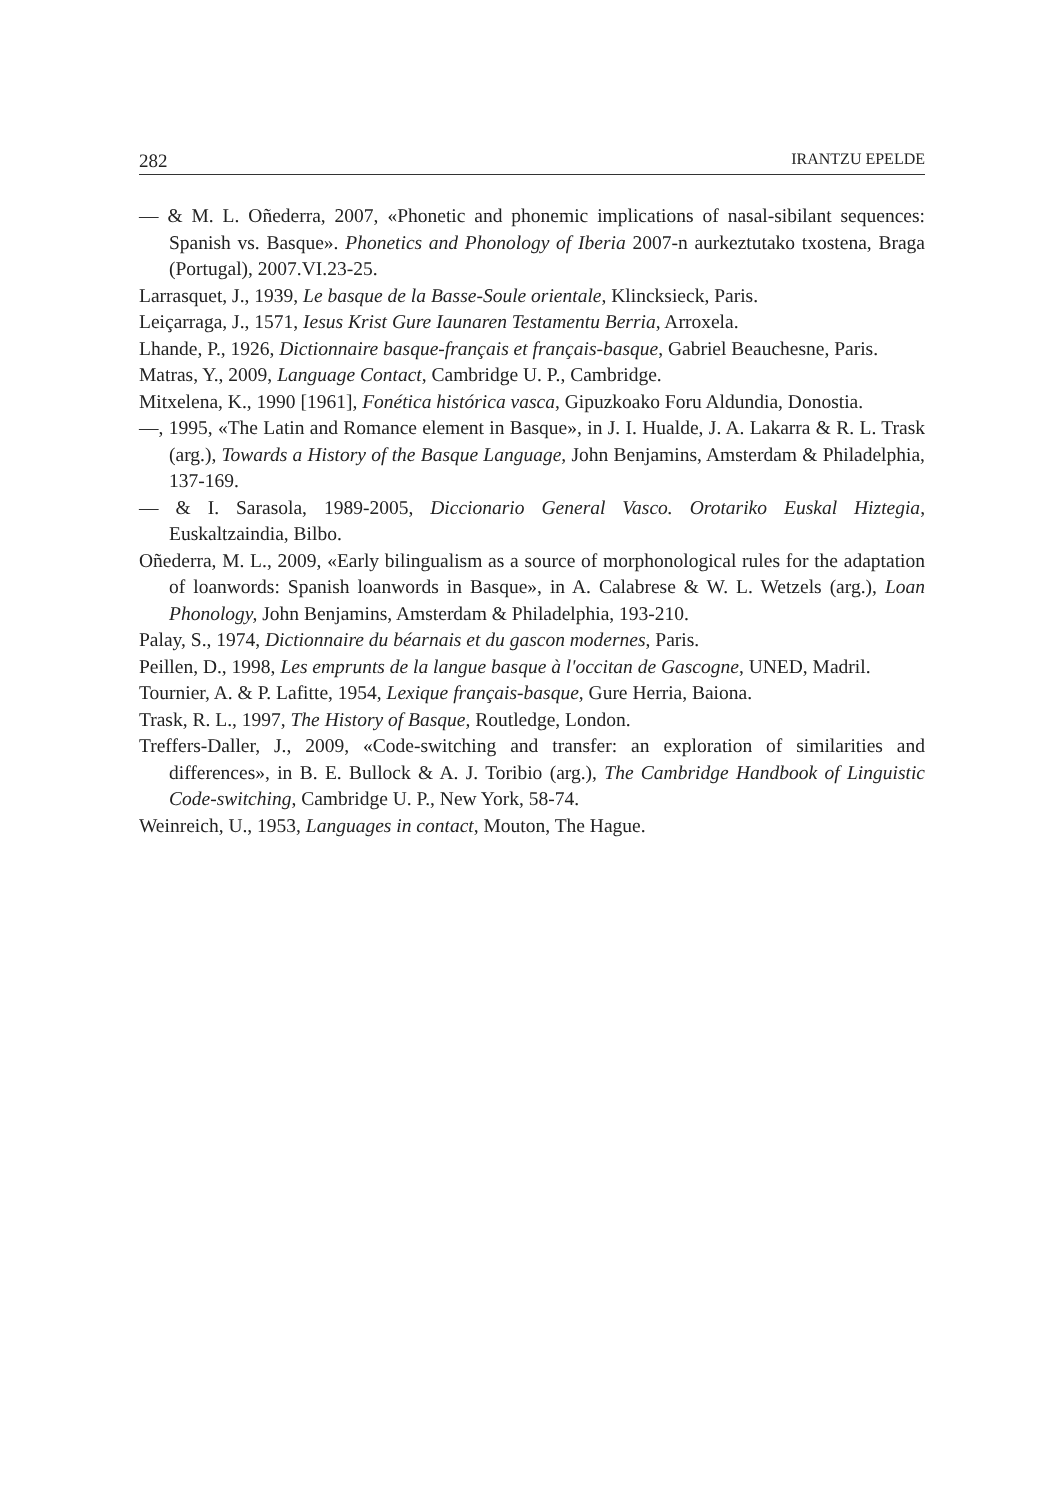282 IRANTZU EPELDE
— & M. L. Oñederra, 2007, «Phonetic and phonemic implications of nasal-sibilant sequences: Spanish vs. Basque». Phonetics and Phonology of Iberia 2007-n aurkeztutako txostena, Braga (Portugal), 2007.VI.23-25.
Larrasquet, J., 1939, Le basque de la Basse-Soule orientale, Klincksieck, Paris.
Leiçarraga, J., 1571, Iesus Krist Gure Iaunaren Testamentu Berria, Arroxela.
Lhande, P., 1926, Dictionnaire basque-français et français-basque, Gabriel Beauchesne, Paris.
Matras, Y., 2009, Language Contact, Cambridge U. P., Cambridge.
Mitxelena, K., 1990 [1961], Fonética histórica vasca, Gipuzkoako Foru Aldundia, Donostia.
—, 1995, «The Latin and Romance element in Basque», in J. I. Hualde, J. A. Lakarra & R. L. Trask (arg.), Towards a History of the Basque Language, John Benjamins, Amsterdam & Philadelphia, 137-169.
— & I. Sarasola, 1989-2005, Diccionario General Vasco. Orotariko Euskal Hiztegia, Euskaltzaindia, Bilbo.
Oñederra, M. L., 2009, «Early bilingualism as a source of morphonological rules for the adaptation of loanwords: Spanish loanwords in Basque», in A. Calabrese & W. L. Wetzels (arg.), Loan Phonology, John Benjamins, Amsterdam & Philadelphia, 193-210.
Palay, S., 1974, Dictionnaire du béarnais et du gascon modernes, Paris.
Peillen, D., 1998, Les emprunts de la langue basque à l'occitan de Gascogne, UNED, Madril.
Tournier, A. & P. Lafitte, 1954, Lexique français-basque, Gure Herria, Baiona.
Trask, R. L., 1997, The History of Basque, Routledge, London.
Treffers-Daller, J., 2009, «Code-switching and transfer: an exploration of similarities and differences», in B. E. Bullock & A. J. Toribio (arg.), The Cambridge Handbook of Linguistic Code-switching, Cambridge U. P., New York, 58-74.
Weinreich, U., 1953, Languages in contact, Mouton, The Hague.